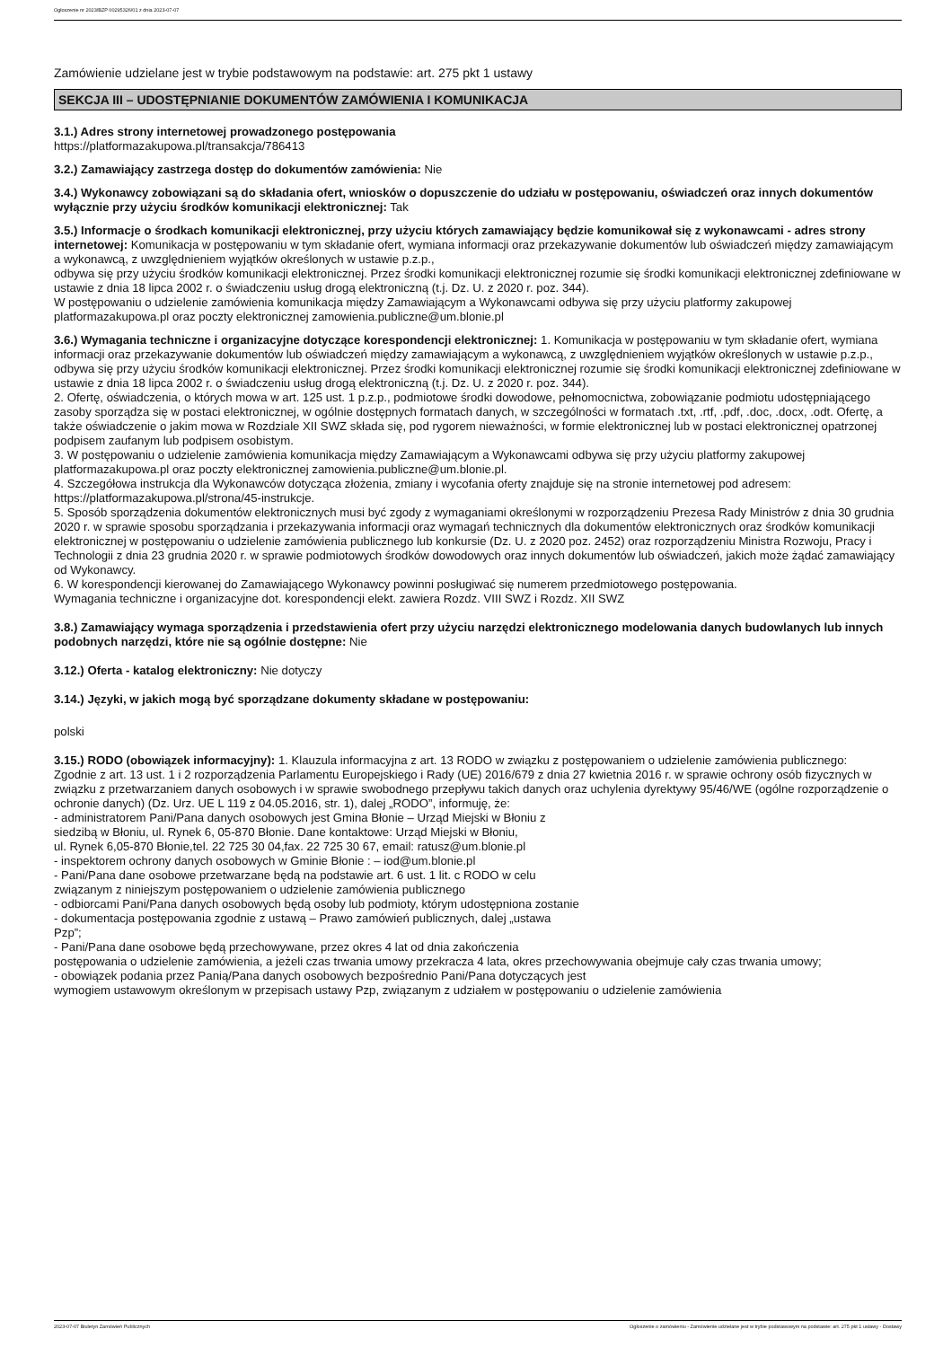Ogłoszenie nr 2023/BZP 00295326/01 z dnia 2023-07-07
Zamówienie udzielane jest w trybie podstawowym na podstawie: art. 275 pkt 1 ustawy
SEKCJA III – UDOSTĘPNIANIE DOKUMENTÓW ZAMÓWIENIA I KOMUNIKACJA
3.1.) Adres strony internetowej prowadzonego postępowania
https://platformazakupowa.pl/transakcja/786413
3.2.) Zamawiający zastrzega dostęp do dokumentów zamówienia: Nie
3.4.) Wykonawcy zobowiązani są do składania ofert, wniosków o dopuszczenie do udziału w postępowaniu, oświadczeń oraz innych dokumentów wyłącznie przy użyciu środków komunikacji elektronicznej: Tak
3.5.) Informacje o środkach komunikacji elektronicznej, przy użyciu których zamawiający będzie komunikował się z wykonawcami - adres strony internetowej: Komunikacja w postępowaniu w tym składanie ofert, wymiana informacji oraz przekazywanie dokumentów lub oświadczeń między zamawiającym a wykonawcą, z uwzględnieniem wyjątków określonych w ustawie p.z.p.,
odbywa się przy użyciu środków komunikacji elektronicznej. Przez środki komunikacji elektronicznej rozumie się środki komunikacji elektronicznej zdefiniowane w ustawie z dnia 18 lipca 2002 r. o świadczeniu usług drogą elektroniczną (t.j. Dz. U. z 2020 r. poz. 344).
W postępowaniu o udzielenie zamówienia komunikacja między Zamawiającym a Wykonawcami odbywa się przy użyciu platformy zakupowej platformazakupowa.pl oraz poczty elektronicznej zamowienia.publiczne@um.blonie.pl
3.6.) Wymagania techniczne i organizacyjne dotyczące korespondencji elektronicznej: 1. Komunikacja w postępowaniu w tym składanie ofert, wymiana informacji oraz przekazywanie dokumentów lub oświadczeń między zamawiającym a wykonawcą, z uwzględnieniem wyjątków określonych w ustawie p.z.p., odbywa się przy użyciu środków komunikacji elektronicznej. Przez środki komunikacji elektronicznej rozumie się środki komunikacji elektronicznej zdefiniowane w ustawie z dnia 18 lipca 2002 r. o świadczeniu usług drogą elektroniczną (t.j. Dz. U. z 2020 r. poz. 344).
2. Ofertę, oświadczenia, o których mowa w art. 125 ust. 1 p.z.p., podmiotowe środki dowodowe, pełnomocnictwa, zobowiązanie podmiotu udostępniającego zasoby sporządza się w postaci elektronicznej, w ogólnie dostępnych formatach danych, w szczególności w formatach .txt, .rtf, .pdf, .doc, .docx, .odt. Ofertę, a także oświadczenie o jakim mowa w Rozdziale XII SWZ składa się, pod rygorem nieważności, w formie elektronicznej lub w postaci elektronicznej opatrzonej podpisem zaufanym lub podpisem osobistym.
3. W postępowaniu o udzielenie zamówienia komunikacja między Zamawiającym a Wykonawcami odbywa się przy użyciu platformy zakupowej platformazakupowa.pl oraz poczty elektronicznej zamowienia.publiczne@um.blonie.pl.
4. Szczegółowa instrukcja dla Wykonawców dotycząca złożenia, zmiany i wycofania oferty znajduje się na stronie internetowej pod adresem: https://platformazakupowa.pl/strona/45-instrukcje.
5. Sposób sporządzenia dokumentów elektronicznych musi być zgody z wymaganiami określonymi w rozporządzeniu Prezesa Rady Ministrów z dnia 30 grudnia 2020 r. w sprawie sposobu sporządzania i przekazywania informacji oraz wymagań technicznych dla dokumentów elektronicznych oraz środków komunikacji elektronicznej w postępowaniu o udzielenie zamówienia publicznego lub konkursie (Dz. U. z 2020 poz. 2452) oraz rozporządzeniu Ministra Rozwoju, Pracy i Technologii z dnia 23 grudnia 2020 r. w sprawie podmiotowych środków dowodowych oraz innych dokumentów lub oświadczeń, jakich może żądać zamawiający od Wykonawcy.
6. W korespondencji kierowanej do Zamawiającego Wykonawcy powinni posługiwać się numerem przedmiotowego postępowania.
Wymagania techniczne i organizacyjne dot. korespondencji elekt. zawiera Rozdz. VIII SWZ i Rozdz. XII SWZ
3.8.) Zamawiający wymaga sporządzenia i przedstawienia ofert przy użyciu narzędzi elektronicznego modelowania danych budowlanych lub innych podobnych narzędzi, które nie są ogólnie dostępne: Nie
3.12.) Oferta - katalog elektroniczny: Nie dotyczy
3.14.) Języki, w jakich mogą być sporządzane dokumenty składane w postępowaniu:
polski
3.15.) RODO (obowiązek informacyjny): 1. Klauzula informacyjna z art. 13 RODO w związku z postępowaniem o udzielenie zamówienia publicznego:
Zgodnie z art. 13 ust. 1 i 2 rozporządzenia Parlamentu Europejskiego i Rady (UE) 2016/679 z dnia 27 kwietnia 2016 r. w sprawie ochrony osób fizycznych w związku z przetwarzaniem danych osobowych i w sprawie swobodnego przepływu takich danych oraz uchylenia dyrektywy 95/46/WE (ogólne rozporządzenie o ochronie danych) (Dz. Urz. UE L 119 z 04.05.2016, str. 1), dalej „RODO”, informuję, że:
- administratorem Pani/Pana danych osobowych jest Gmina Błonie – Urząd Miejski w Błoniu z
siedzibą w Błoniu, ul. Rynek 6, 05-870 Błonie. Dane kontaktowe: Urząd Miejski w Błoniu,
ul. Rynek 6,05-870 Błonie,tel. 22 725 30 04,fax. 22 725 30 67, email: ratusz@um.blonie.pl
- inspektorem ochrony danych osobowych w Gminie Błonie : – iod@um.blonie.pl
- Pani/Pana dane osobowe przetwarzane będą na podstawie art. 6 ust. 1 lit. c RODO w celu
związanym z niniejszym postępowaniem o udzielenie zamówienia publicznego
- odbiorcami Pani/Pana danych osobowych będą osoby lub podmioty, którym udostępniona zostanie
- dokumentacja postępowania zgodnie z ustawą – Prawo zamówień publicznych, dalej „ustawa
Pzp”;
- Pani/Pana dane osobowe będą przechowywane, przez okres 4 lat od dnia zakończenia
postępowania o udzielenie zamówienia, a jeżeli czas trwania umowy przekracza 4 lata, okres przechowywania obejmuje cały czas trwania umowy;
- obowiązek podania przez Panią/Pana danych osobowych bezpośrednio Pani/Pana dotyczących jest
wymogiem ustawowym określonym w przepisach ustawy Pzp, związanym z udziałem w postępowaniu o udzielenie zamówienia
2023-07-07 Biuletyn Zamówień Publicznych Ogłoszenie o zamówieniu - Zamówienie udzielane jest w trybie podstawowym na podstawie: art. 275 pkt 1 ustawy - Dostawy